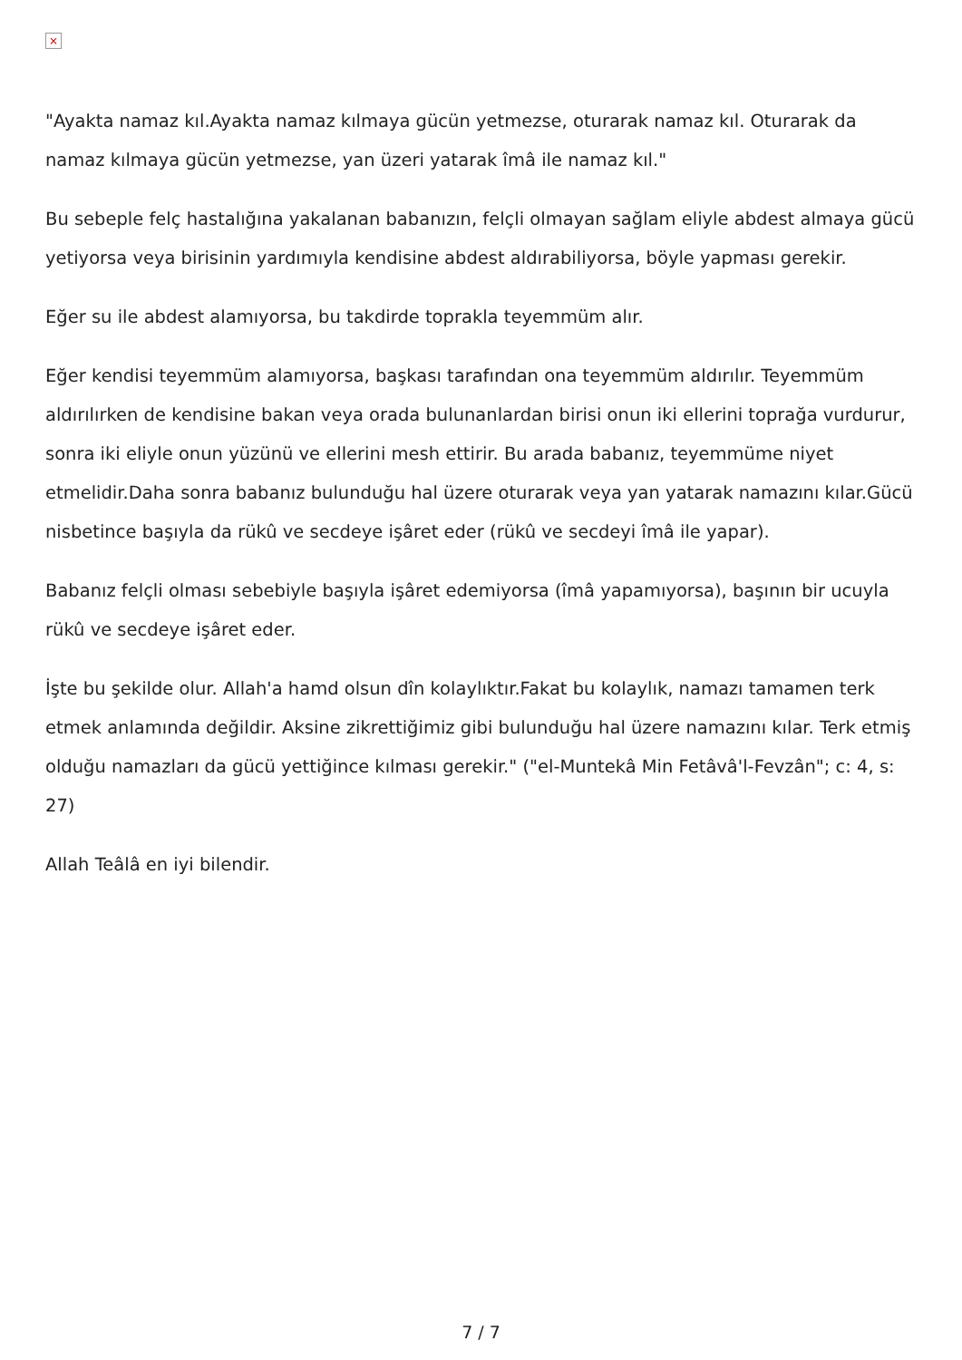×
"Ayakta namaz kıl.Ayakta namaz kılmaya gücün yetmezse, oturarak namaz kıl. Oturarak da namaz kılmaya gücün yetmezse, yan üzeri yatarak îmâ ile namaz kıl."
Bu sebeple felç hastalığına yakalanan babanızın, felçli olmayan sağlam eliyle abdest almaya gücü yetiyorsa veya birisinin yardımıyla kendisine abdest aldırabiliyorsa, böyle yapması gerekir.
Eğer su ile abdest alamıyorsa, bu takdirde toprakla teyemmüm alır.
Eğer kendisi teyemmüm alamıyorsa, başkası tarafından ona teyemmüm aldırılır. Teyemmüm aldırılırken de kendisine bakan veya orada bulunanlardan birisi onun iki ellerini toprağa vurdurur, sonra iki eliyle onun yüzünü ve ellerini mesh ettirir. Bu arada babanız, teyemmüme niyet etmelidir.Daha sonra babanız bulunduğu hal üzere oturarak veya yan yatarak namazını kılar.Gücü nisbetince başıyla da rükû ve secdeye işâret eder (rükû ve secdeyi îmâ ile yapar).
Babanız felçli olması sebebiyle başıyla işâret edemiyorsa (îmâ yapamıyorsa), başının bir ucuyla rükû ve secdeye işâret eder.
İşte bu şekilde olur. Allah'a hamd olsun dîn kolaylıktır.Fakat bu kolaylık, namazı tamamen terk etmek anlamında değildir. Aksine zikrettiğimiz gibi bulunduğu hal üzere namazını kılar. Terk etmiş olduğu namazları da gücü yettiğince kılması gerekir." ("el-Muntekâ Min Fetâvâ'l-Fevzân"; c: 4, s: 27)
Allah Teâlâ en iyi bilendir.
7 / 7